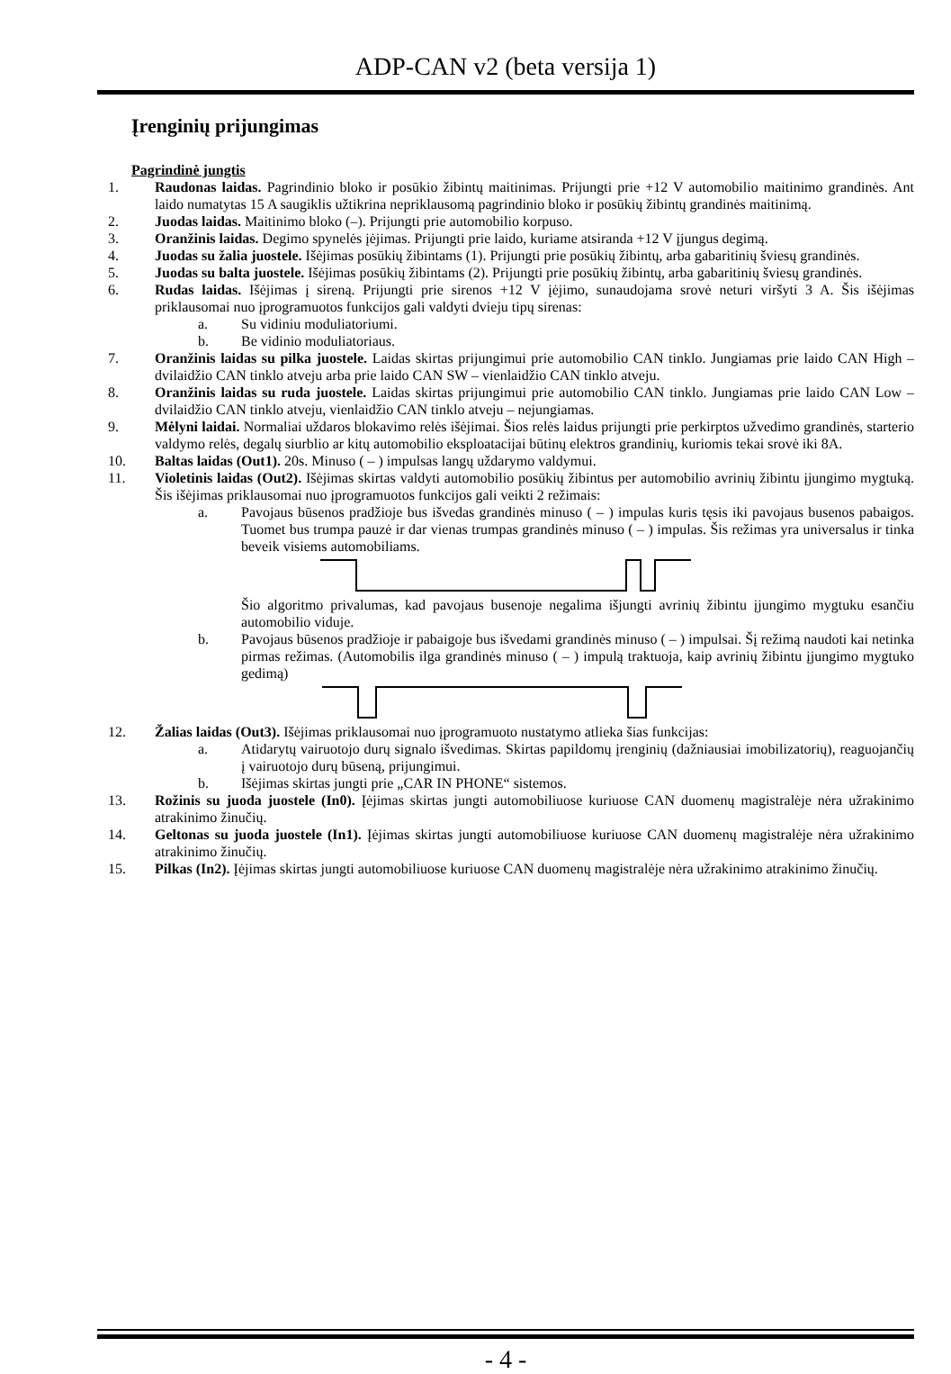ADP-CAN v2 (beta versija 1)
Įrenginių prijungimas
Pagrindinė jungtis
1. Raudonas laidas. Pagrindinio bloko ir posūkio žibintų maitinimas. Prijungti prie +12 V automobilio maitinimo grandinės. Ant laido numatytas 15 A saugiklis užtikrina nepriklausomą pagrindinio bloko ir posūkių žibintų grandinės maitinimą.
2. Juodas laidas. Maitinimo bloko (–). Prijungti prie automobilio korpuso.
3. Oranžinis laidas. Degimo spynelės įėjimas. Prijungti prie laido, kuriame atsiranda +12 V įjungus degimą.
4. Juodas su žalia juostele. Išėjimas posūkių žibintams (1). Prijungti prie posūkių žibintų, arba gabaritinių šviesų grandinės.
5. Juodas su balta juostele. Išėjimas posūkių žibintams (2). Prijungti prie posūkių žibintų, arba gabaritinių šviesų grandinės.
6. Rudas laidas. Išėjimas į sireną. Prijungti prie sirenos +12 V įėjimo, sunaudojama srovė neturi viršyti 3 A. Šis išėjimas priklausomai nuo įprogramuotos funkcijos gali valdyti dvieju tipų sirenas:
a. Su vidiniu moduliatoriumi.
b. Be vidinio moduliatoriaus.
7. Oranžinis laidas su pilka juostele. Laidas skirtas prijungimui prie automobilio CAN tinklo. Jungiamas prie laido CAN High – dvilaidžio CAN tinklo atveju arba prie laido CAN SW – vienlaidžio CAN tinklo atveju.
8. Oranžinis laidas su ruda juostele. Laidas skirtas prijungimui prie automobilio CAN tinklo. Jungiamas prie laido CAN Low – dvilaidžio CAN tinklo atveju, vienlaidžio CAN tinklo atveju – nejungiamas.
9. Mėlyni laidai. Normaliai uždaros blokavimo relės išėjimai. Šios relės laidus prijungti prie perkirptos užvedimo grandinės, starterio valdymo relės, degalų siurblio ar kitų automobilio eksploatacijai būtinų elektros grandinių, kuriomis tekai srovė iki 8A.
10. Baltas laidas (Out1). 20s. Minuso ( – ) impulsas langų uždarymo valdymui.
11. Violetinis laidas (Out2). Išėjimas skirtas valdyti automobilio posūkių žibintus per automobilio avrinių žibintu įjungimo mygtuką. Šis išėjimas priklausomai nuo įprogramuotos funkcijos gali veikti 2 režimais:
a. Pavojaus būsenos pradžioje bus išvedas grandinės minuso ( – ) impulas kuris tęsis iki pavojaus busenos pabaigos. Tuomet bus trumpa pauzė ir dar vienas trumpas grandinės minuso ( – ) impulas. Šis režimas yra universalus ir tinka beveik visiems automobiliams.
Šio algoritmo privalumas, kad pavojaus busenoje negalima išjungti avrinių žibintu įjungimo mygtuku esančiu automobilio viduje.
b. Pavojaus būsenos pradžioje ir pabaigoje bus išvedami grandinės minuso ( – ) impulsai. Šį režimą naudoti kai netinka pirmas režimas. (Automobilis ilga grandinės minuso ( – ) impulą traktuoja, kaip avrinių žibintu įjungimo mygtuko gedimą)
12. Žalias laidas (Out3). Išėjimas priklausomai nuo įprogramuoto nustatymo atlieka šias funkcijas:
a. Atidarytų vairuotojo durų signalo išvedimas. Skirtas papildomų įrenginių (dažniausiai imobilizatorių), reaguojančių į vairuotojo durų būseną, prijungimui.
b. Išėjimas skirtas jungti prie „CAR IN PHONE“ sistemos.
13. Rožinis su juoda juostele (In0). Įėjimas skirtas jungti automobiliuose kuriuose CAN duomenų magistralėje nėra užrakinimo atrakinimo žinučių.
14. Geltonas su juoda juostele (In1). Įėjimas skirtas jungti automobiliuose kuriuose CAN duomenų magistralėje nėra užrakinimo atrakinimo žinučių.
15. Pilkas (In2). Įėjimas skirtas jungti automobiliuose kuriuose CAN duomenų magistralėje nėra užrakinimo atrakinimo žinučių.
- 4 -